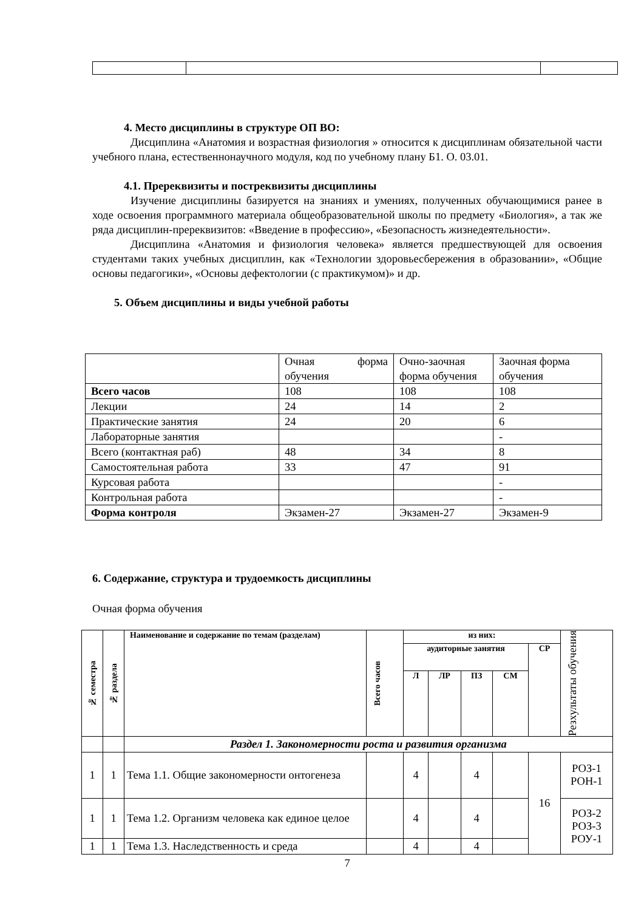4. Место дисциплины в структуре ОП ВО:
Дисциплина «Анатомия и возрастная физиология » относится к дисциплинам обязательной части учебного плана, естественнонаучного модуля, код по учебному плану Б1. О. 03.01.
4.1. Пререквизиты и постреквизиты дисциплины
Изучение дисциплины базируется на знаниях и умениях, полученных обучающимися ранее в ходе освоения программного материала общеобразовательной школы по предмету «Биология», а так же ряда дисциплин-пререквизитов: «Введение в профессию», «Безопасность жизнедеятельности».
Дисциплина «Анатомия и физиология человека» является предшествующей для освоения студентами таких учебных дисциплин, как «Технологии здоровьесбережения в образовании», «Общие основы педагогики», «Основы дефектологии (с практикумом)» и др.
5. Объем дисциплины и виды учебной работы
| | Очная форма обучения | Очно-заочная форма обучения | Заочная форма обучения |
| Всего часов | 108 | 108 | 108 |
| Лекции | 24 | 14 | 2 |
| Практические занятия | 24 | 20 | 6 |
| Лабораторные занятия | | | - |
| Всего (контактная раб) | 48 | 34 | 8 |
| Самостоятельная работа | 33 | 47 | 91 |
| Курсовая работа | | | - |
| Контрольная работа | | | - |
| Форма контроля | Экзамен-27 | Экзамен-27 | Экзамен-9 |
6. Содержание, структура и трудоемкость дисциплины
Очная форма обучения
| № семестра | № раздела | Наименование и содержание по темам (разделам) | Всего часов | из них: | | | | | Резхультаты обучения |
| --- | --- | --- | --- | --- | --- | --- | --- | --- | --- |
| | | | | аудиторные занятия | | | | СР | |
| | | | | Л | ЛР | ПЗ | СМ | | |
| | | Раздел 1. Закономерности роста и развития организма | | | | | | | |
| 1 | 1 | Тема 1.1. Общие закономерности онтогенеза | | 4 | | 4 | | 16 | РОЗ-1 РОН-1 |
| 1 | 1 | Тема 1.2. Организм человека как единое целое | | 4 | | 4 | | | РОЗ-2 РОЗ-3 РОУ-1 |
| 1 | 1 | Тема 1.3. Наследственность и среда | | 4 | | 4 | | | |
7